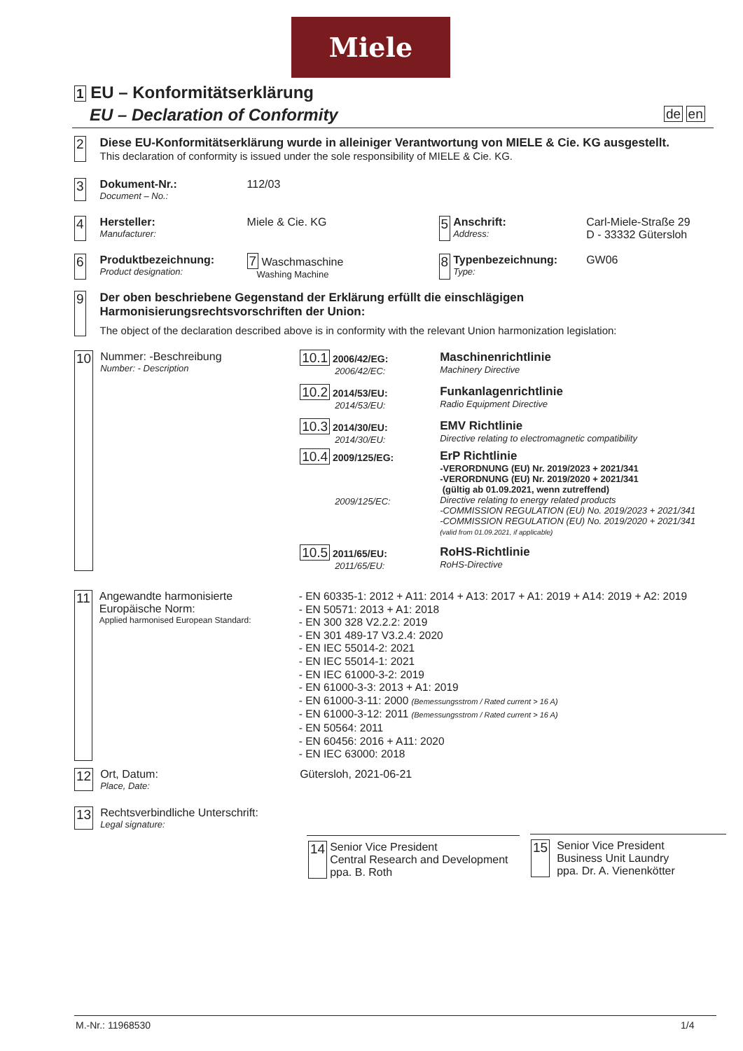Miele
1 EU – Konformitätserklärung
EU – Declaration of Conformity de en
2 Diese EU-Konformitätserklärung wurde in alleiniger Verantwortung von MIELE & Cie. KG ausgestellt.
This declaration of conformity is issued under the sole responsibility of MIELE & Cie. KG.
3
Dokument-Nr.:
Document – No.:
112/03
4
Hersteller:
Manufacturer:
Miele & Cie. KG
5
Anschrift:
Address:
Carl-Miele-Straße 29
D - 33332 Gütersloh
6
Produktbezeichnung:
Product designation:
7 Waschmaschine
Washing Machine
8
Typenbezeichnung:
Type:
GW06
9 Der oben beschriebene Gegenstand der Erklärung erfüllt die einschlägigen
Harmonisierungsrechtsvorschriften der Union:
The object of the declaration described above is in conformity with the relevant Union harmonization legislation:
10
Nummer: -Beschreibung
Number: - Description
10.1 2006/42/EG:
2006/42/EC:
Maschinenrichtlinie
Machinery Directive
10.2 2014/53/EU:
2014/53/EU:
Funkanlagenrichtlinie
Radio Equipment Directive
10.3 2014/30/EU:
2014/30/EU:
EMV Richtlinie
Directive relating to electromagnetic compatibility
10.4 2009/125/EG:
2009/125/EC:
ErP Richtlinie
-VERORDNUNG (EU) Nr. 2019/2023 + 2021/341
-VERORDNUNG (EU) Nr. 2019/2020 + 2021/341
(gültig ab 01.09.2021, wenn zutreffend)
Directive relating to energy related products
-COMMISSION REGULATION (EU) No. 2019/2023 + 2021/341
-COMMISSION REGULATION (EU) No. 2019/2020 + 2021/341
(valid from 01.09.2021, if applicable)
10.5 2011/65/EU:
2011/65/EU:
RoHS-Richtlinie
RoHS-Directive
11
Angewandte harmonisierte
Europäische Norm:
Applied harmonised European Standard:
- EN 60335-1: 2012 + A11: 2014 + A13: 2017 + A1: 2019 + A14: 2019 + A2: 2019
- EN 50571: 2013 + A1: 2018
- EN 300 328 V2.2.2: 2019
- EN 301 489-17 V3.2.4: 2020
- EN IEC 55014-2: 2021
- EN IEC 55014-1: 2021
- EN IEC 61000-3-2: 2019
- EN 61000-3-3: 2013 + A1: 2019
- EN 61000-3-11: 2000 (Bemessungsstrom / Rated current > 16 A)
- EN 61000-3-12: 2011 (Bemessungsstrom / Rated current > 16 A)
- EN 50564: 2011
- EN 60456: 2016 + A11: 2020
- EN IEC 63000: 2018
12
Ort, Datum:
Place, Date:
Gütersloh, 2021-06-21
13
Rechtsverbindliche Unterschrift:
Legal signature:
14
Senior Vice President
Central Research and Development
ppa. B. Roth
15
Senior Vice President
Business Unit Laundry
ppa. Dr. A. Vienenkötter
M.-Nr.: 11968530 1/4